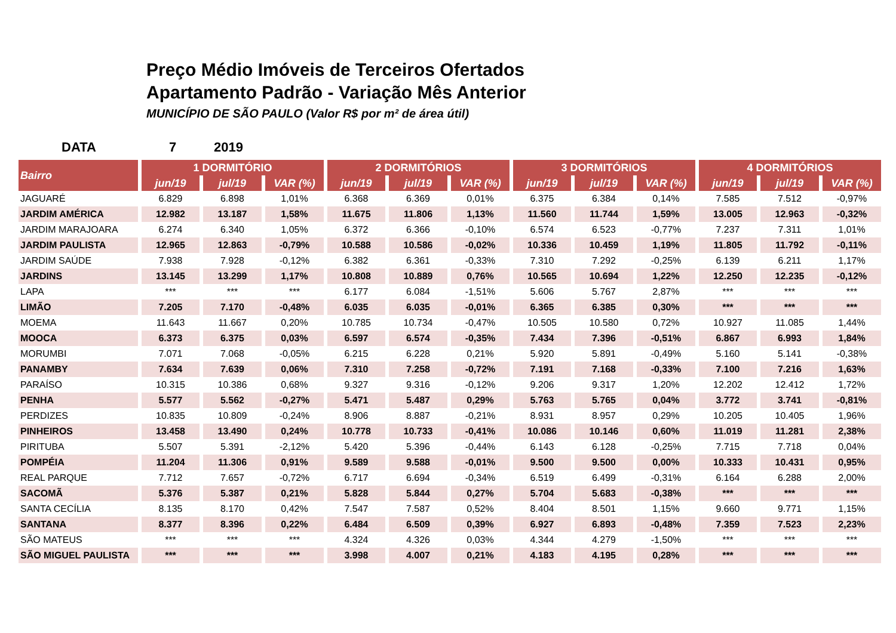Preço Médio Imóveis de Terceiros Ofertados
Apartamento Padrão - Variação Mês Anterior
MUNICÍPIO DE SÃO PAULO (Valor R$ por m² de área útil)
DATA 7 2019
| Bairro | 1 DORMITÓRIO | | | 2 DORMITÓRIOS | | | 3 DORMITÓRIOS | | | 4 DORMITÓRIOS | | |
| --- | --- | --- | --- | --- | --- | --- | --- | --- | --- | --- | --- | --- |
| | jun/19 | jul/19 | VAR (%) | jun/19 | jul/19 | VAR (%) | jun/19 | jul/19 | VAR (%) | jun/19 | jul/19 | VAR (%) |
| JAGUARÉ | 6.829 | 6.898 | 1,01% | 6.368 | 6.369 | 0,01% | 6.375 | 6.384 | 0,14% | 7.585 | 7.512 | -0,97% |
| JARDIM AMÉRICA | 12.982 | 13.187 | 1,58% | 11.675 | 11.806 | 1,13% | 11.560 | 11.744 | 1,59% | 13.005 | 12.963 | -0,32% |
| JARDIM MARAJOARA | 6.274 | 6.340 | 1,05% | 6.372 | 6.366 | -0,10% | 6.574 | 6.523 | -0,77% | 7.237 | 7.311 | 1,01% |
| JARDIM PAULISTA | 12.965 | 12.863 | -0,79% | 10.588 | 10.586 | -0,02% | 10.336 | 10.459 | 1,19% | 11.805 | 11.792 | -0,11% |
| JARDIM SAÚDE | 7.938 | 7.928 | -0,12% | 6.382 | 6.361 | -0,33% | 7.310 | 7.292 | -0,25% | 6.139 | 6.211 | 1,17% |
| JARDINS | 13.145 | 13.299 | 1,17% | 10.808 | 10.889 | 0,76% | 10.565 | 10.694 | 1,22% | 12.250 | 12.235 | -0,12% |
| LAPA | *** | *** | *** | 6.177 | 6.084 | -1,51% | 5.606 | 5.767 | 2,87% | *** | *** | *** |
| LIMÃO | 7.205 | 7.170 | -0,48% | 6.035 | 6.035 | -0,01% | 6.365 | 6.385 | 0,30% | *** | *** | *** |
| MOEMA | 11.643 | 11.667 | 0,20% | 10.785 | 10.734 | -0,47% | 10.505 | 10.580 | 0,72% | 10.927 | 11.085 | 1,44% |
| MOOCA | 6.373 | 6.375 | 0,03% | 6.597 | 6.574 | -0,35% | 7.434 | 7.396 | -0,51% | 6.867 | 6.993 | 1,84% |
| MORUMBI | 7.071 | 7.068 | -0,05% | 6.215 | 6.228 | 0,21% | 5.920 | 5.891 | -0,49% | 5.160 | 5.141 | -0,38% |
| PANAMBY | 7.634 | 7.639 | 0,06% | 7.310 | 7.258 | -0,72% | 7.191 | 7.168 | -0,33% | 7.100 | 7.216 | 1,63% |
| PARAÍSO | 10.315 | 10.386 | 0,68% | 9.327 | 9.316 | -0,12% | 9.206 | 9.317 | 1,20% | 12.202 | 12.412 | 1,72% |
| PENHA | 5.577 | 5.562 | -0,27% | 5.471 | 5.487 | 0,29% | 5.763 | 5.765 | 0,04% | 3.772 | 3.741 | -0,81% |
| PERDIZES | 10.835 | 10.809 | -0,24% | 8.906 | 8.887 | -0,21% | 8.931 | 8.957 | 0,29% | 10.205 | 10.405 | 1,96% |
| PINHEIROS | 13.458 | 13.490 | 0,24% | 10.778 | 10.733 | -0,41% | 10.086 | 10.146 | 0,60% | 11.019 | 11.281 | 2,38% |
| PIRITUBA | 5.507 | 5.391 | -2,12% | 5.420 | 5.396 | -0,44% | 6.143 | 6.128 | -0,25% | 7.715 | 7.718 | 0,04% |
| POMPÉIA | 11.204 | 11.306 | 0,91% | 9.589 | 9.588 | -0,01% | 9.500 | 9.500 | 0,00% | 10.333 | 10.431 | 0,95% |
| REAL PARQUE | 7.712 | 7.657 | -0,72% | 6.717 | 6.694 | -0,34% | 6.519 | 6.499 | -0,31% | 6.164 | 6.288 | 2,00% |
| SACOMÃ | 5.376 | 5.387 | 0,21% | 5.828 | 5.844 | 0,27% | 5.704 | 5.683 | -0,38% | *** | *** | *** |
| SANTA CECÍLIA | 8.135 | 8.170 | 0,42% | 7.547 | 7.587 | 0,52% | 8.404 | 8.501 | 1,15% | 9.660 | 9.771 | 1,15% |
| SANTANA | 8.377 | 8.396 | 0,22% | 6.484 | 6.509 | 0,39% | 6.927 | 6.893 | -0,48% | 7.359 | 7.523 | 2,23% |
| SÃO MATEUS | *** | *** | *** | 4.324 | 4.326 | 0,03% | 4.344 | 4.279 | -1,50% | *** | *** | *** |
| SÃO MIGUEL PAULISTA | *** | *** | *** | 3.998 | 4.007 | 0,21% | 4.183 | 4.195 | 0,28% | *** | *** | *** |